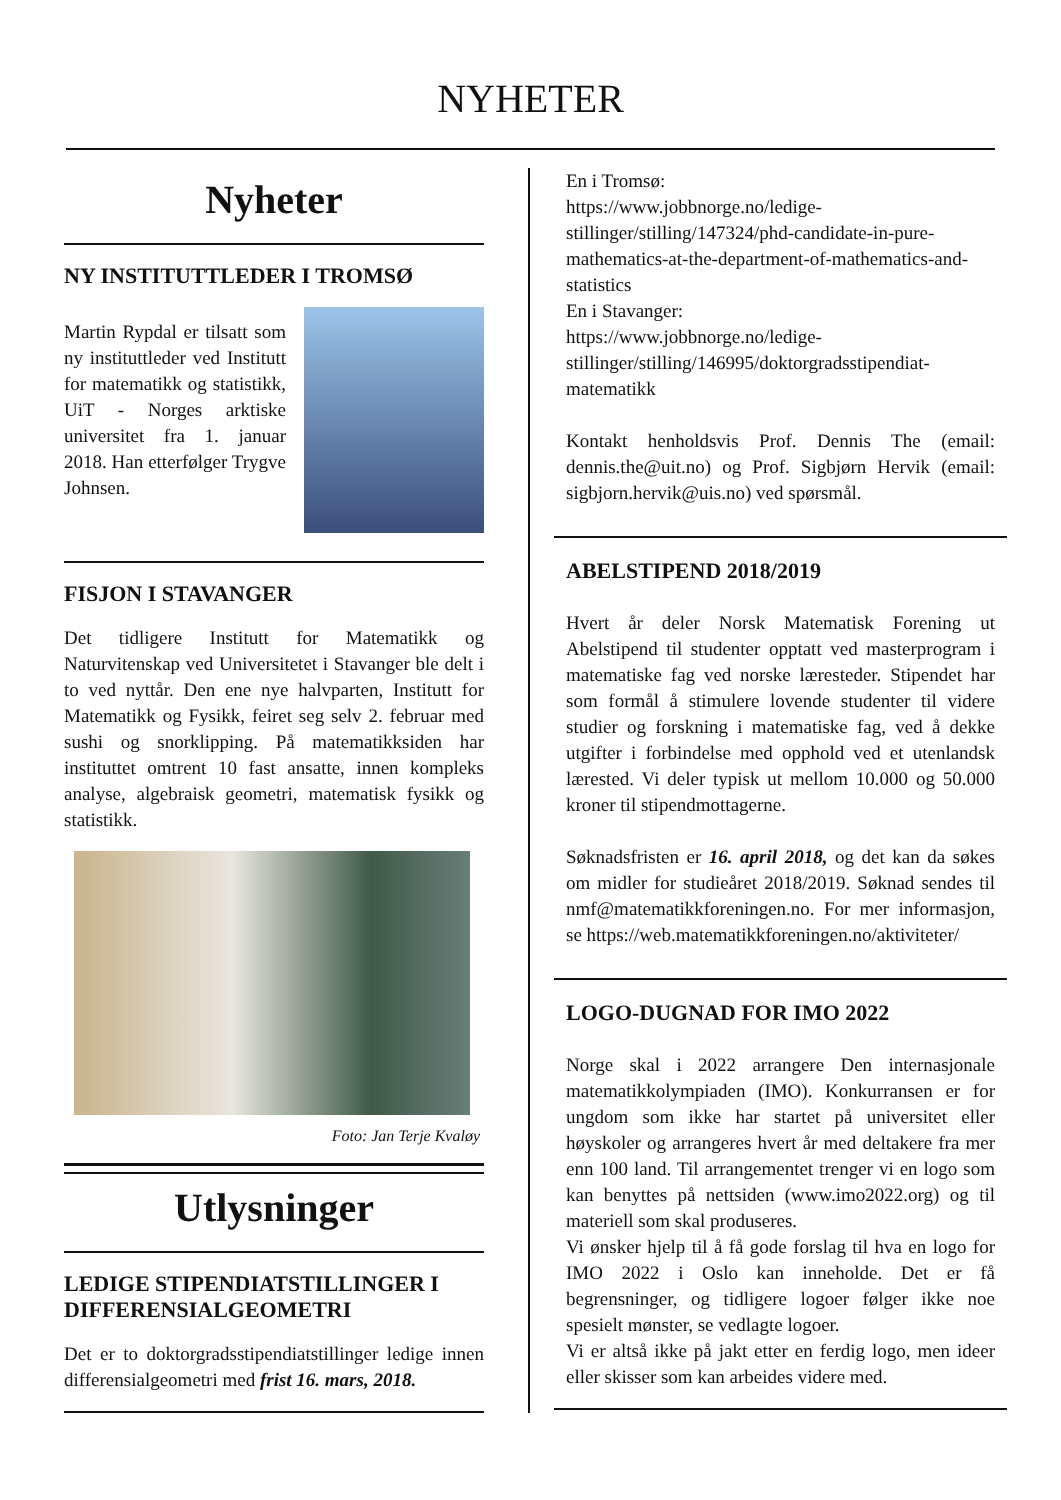NYHETER
Nyheter
NY INSTITUTTLEDER I TROMSØ
Martin Rypdal er tilsatt som ny instituttleder ved Institutt for matematikk og statistikk, UiT - Norges arktiske universitet fra 1. januar 2018. Han etterfølger Trygve Johnsen.
FISJON I STAVANGER
Det tidligere Institutt for Matematikk og Naturvitenskap ved Universitetet i Stavanger ble delt i to ved nyttår. Den ene nye halvparten, Institutt for Matematikk og Fysikk, feiret seg selv 2. februar med sushi og snorklipping. På matematikksiden har instituttet omtrent 10 fast ansatte, innen kompleks analyse, algebraisk geometri, matematisk fysikk og statistikk.
Foto: Jan Terje Kvaløy
Utlysninger
LEDIGE STIPENDIATSTILLINGER I DIFFERENSIALGEOMETRI
Det er to doktorgradsstipendiatstillinger ledige innen differensialgeometri med frist 16. mars, 2018.
En i Tromsø:
https://www.jobbnorge.no/ledige-stillinger/stilling/147324/phd-candidate-in-pure-mathematics-at-the-department-of-mathematics-and-statistics
En i Stavanger:
https://www.jobbnorge.no/ledige-stillinger/stilling/146995/doktorgradsstipendiat-matematikk
Kontakt henholdsvis Prof. Dennis The (email: dennis.the@uit.no) og Prof. Sigbjørn Hervik (email: sigbjorn.hervik@uis.no) ved spørsmål.
ABELSTIPEND 2018/2019
Hvert år deler Norsk Matematisk Forening ut Abelstipend til studenter opptatt ved masterprogram i matematiske fag ved norske læresteder. Stipendet har som formål å stimulere lovende studenter til videre studier og forskning i matematiske fag, ved å dekke utgifter i forbindelse med opphold ved et utenlandsk lærested. Vi deler typisk ut mellom 10.000 og 50.000 kroner til stipendmottagerne.
Søknadsfristen er 16. april 2018, og det kan da søkes om midler for studieåret 2018/2019. Søknad sendes til nmf@matematikkforeningen.no. For mer informasjon, se https://web.matematikkforeningen.no/aktiviteter/
LOGO-DUGNAD FOR IMO 2022
Norge skal i 2022 arrangere Den internasjonale matematikkolympiaden (IMO). Konkurransen er for ungdom som ikke har startet på universitet eller høyskoler og arrangeres hvert år med deltakere fra mer enn 100 land. Til arrangementet trenger vi en logo som kan benyttes på nettsiden (www.imo2022.org) og til materiell som skal produseres.
Vi ønsker hjelp til å få gode forslag til hva en logo for IMO 2022 i Oslo kan inneholde. Det er få begrensninger, og tidligere logoer følger ikke noe spesielt mønster, se vedlagte logoer.
Vi er altså ikke på jakt etter en ferdig logo, men ideer eller skisser som kan arbeides videre med.